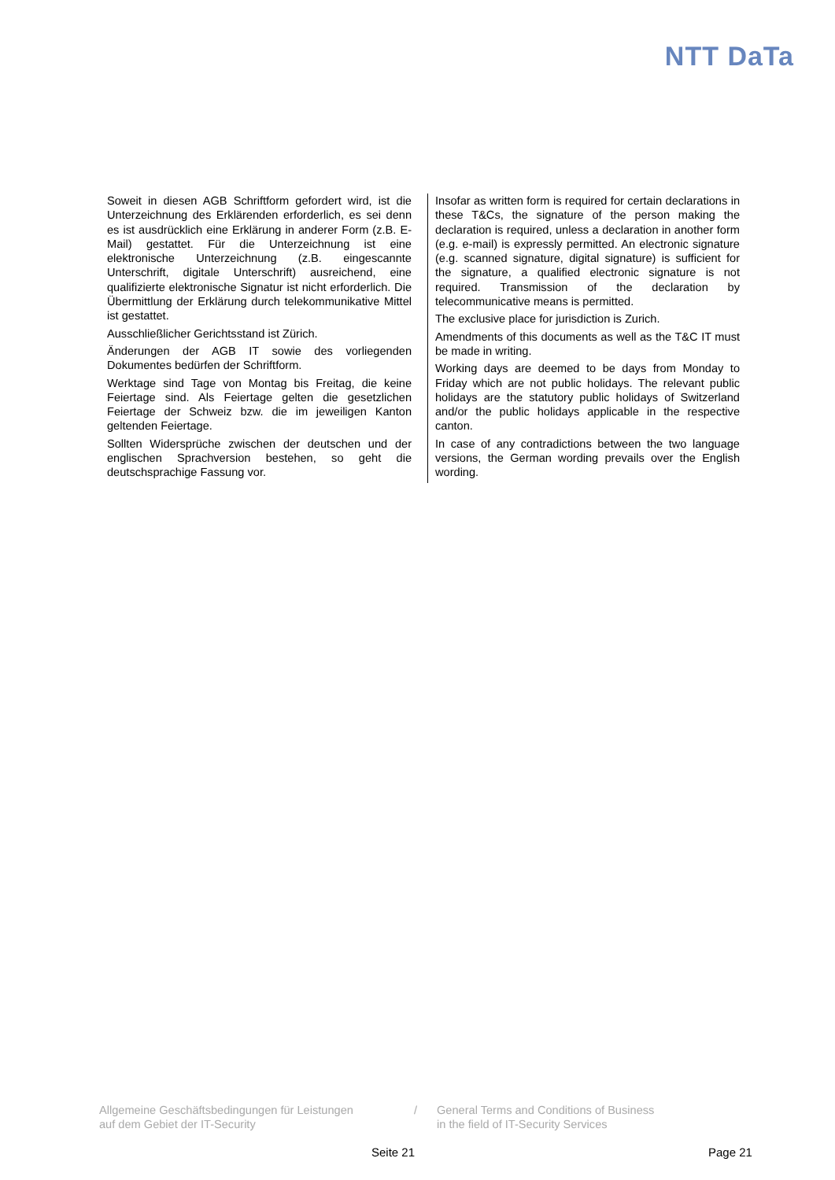NTT DaTa
Soweit in diesen AGB Schriftform gefordert wird, ist die Unterzeichnung des Erklärenden erforderlich, es sei denn es ist ausdrücklich eine Erklärung in anderer Form (z.B. E-Mail) gestattet. Für die Unterzeichnung ist eine elektronische Unterzeichnung (z.B. eingescannte Unterschrift, digitale Unterschrift) ausreichend, eine qualifizierte elektronische Signatur ist nicht erforderlich. Die Übermittlung der Erklärung durch telekommunikative Mittel ist gestattet.
Ausschließlicher Gerichtsstand ist Zürich.
Änderungen der AGB IT sowie des vorliegenden Dokumentes bedürfen der Schriftform.
Werktage sind Tage von Montag bis Freitag, die keine Feiertage sind. Als Feiertage gelten die gesetzlichen Feiertage der Schweiz bzw. die im jeweiligen Kanton geltenden Feiertage.
Sollten Widersprüche zwischen der deutschen und der englischen Sprachversion bestehen, so geht die deutschsprachige Fassung vor.
Insofar as written form is required for certain declarations in these T&Cs, the signature of the person making the declaration is required, unless a declaration in another form (e.g. e-mail) is expressly permitted. An electronic signature (e.g. scanned signature, digital signature) is sufficient for the signature, a qualified electronic signature is not required. Transmission of the declaration by telecommunicative means is permitted.
The exclusive place for jurisdiction is Zurich.
Amendments of this documents as well as the T&C IT must be made in writing.
Working days are deemed to be days from Monday to Friday which are not public holidays. The relevant public holidays are the statutory public holidays of Switzerland and/or the public holidays applicable in the respective canton.
In case of any contradictions between the two language versions, the German wording prevails over the English wording.
Allgemeine Geschäftsbedingungen für Leistungen
auf dem Gebiet der IT-Security
/ General Terms and Conditions of Business
in the field of IT-Security Services
Seite 21 Page 21